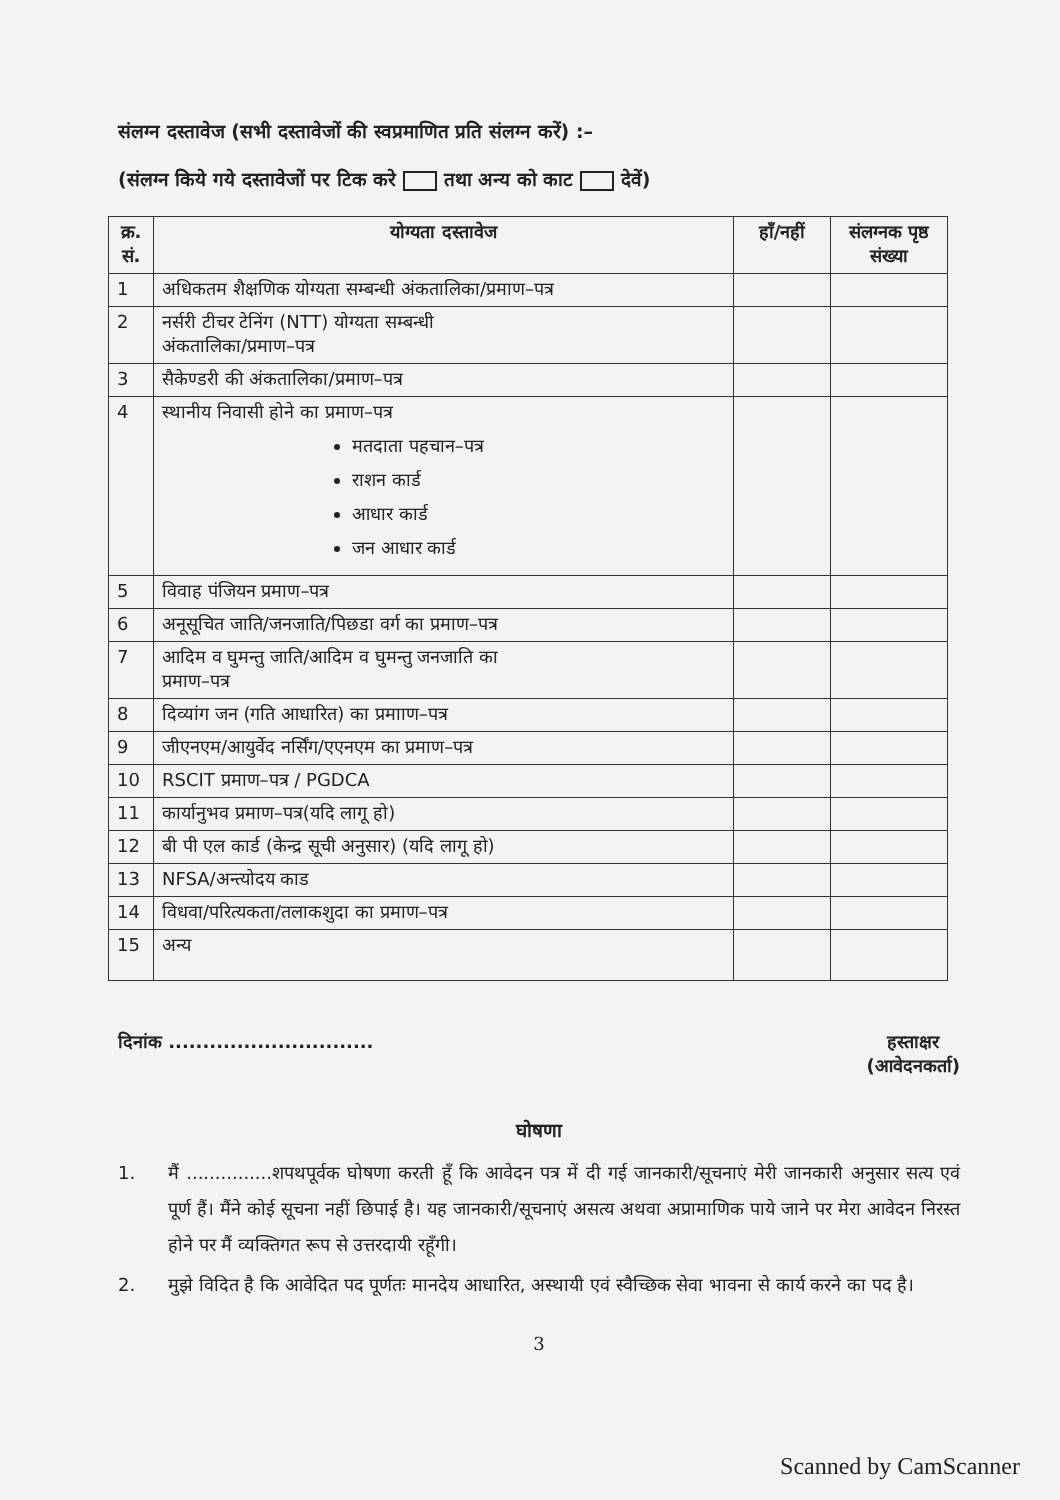संलग्न दस्तावेज (सभी दस्तावेजों की स्वप्रमाणित प्रति संलग्न करें) :–
(संलग्न किये गये दस्तावेजों पर टिक करे तथा अन्य को काट देवें)
| क्र. सं. | योग्यता दस्तावेज | हॉं/नहीं | संलग्नक पृष्ठ संख्या |
| --- | --- | --- | --- |
| 1 | अधिकतम शैक्षणिक योग्यता सम्बन्धी अंकतालिका/प्रमाण–पत्र | | |
| 2 | नर्सरी टीचर टेनिंग (NTT) योग्यता सम्बन्धी अंकतालिका/प्रमाण–पत्र | | |
| 3 | सैकेण्डरी की अंकतालिका/प्रमाण–पत्र | | |
| 4 | स्थानीय निवासी होने का प्रमाण–पत्र मतदाता पहचान–पत्र राशन कार्ड आधार कार्ड जन आधार कार्ड | | |
| 5 | विवाह पंजियन प्रमाण–पत्र | | |
| 6 | अनूसूचित जाति/जनजाति/पिछडा वर्ग का प्रमाण–पत्र | | |
| 7 | आदिम व घुमन्तु जाति/आदिम व घुमन्तु जनजाति का प्रमाण–पत्र | | |
| 8 | दिव्यांग जन (गति आधारित) का प्रमााण–पत्र | | |
| 9 | जीएनएम/आयुर्वेद नर्सिंग/एएनएम का प्रमाण–पत्र | | |
| 10 | RSCIT प्रमाण–पत्र / PGDCA | | |
| 11 | कार्यानुभव प्रमाण–पत्र(यदि लागू हो) | | |
| 12 | बी पी एल कार्ड (केन्द्र सूची अनुसार) (यदि लागू हो) | | |
| 13 | NFSA/अन्त्योदय काड | | |
| 14 | विधवा/परित्यकता/तलाकशुदा का प्रमाण–पत्र | | |
| 15 | अन्य | | |
दिनांक ..............................
हस्ताक्षर
(आवेदनकर्ता)
घोषणा
1. मैं ...............शपथपूर्वक घोषणा करती हूँ कि आवेदन पत्र में दी गई जानकारी/सूचनाएं मेरी जानकारी अनुसार सत्य एवं पूर्ण हैं। मैंने कोई सूचना नहीं छिपाई है। यह जानकारी/सूचनाएं असत्य अथवा अप्रामाणिक पाये जाने पर मेरा आवेदन निरस्त होने पर मैं व्यक्तिगत रूप से उत्तरदायी रहूँगी।
2. मुझे विदित है कि आवेदित पद पूर्णतः मानदेय आधारित, अस्थायी एवं स्वैच्छिक सेवा भावना से कार्य करने का पद है।
3
Scanned by CamScanner